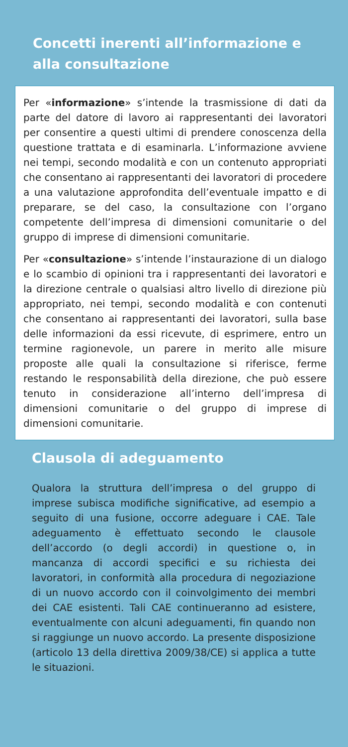Concetti inerenti all’informazione e alla consultazione
Per «informazione» s’intende la trasmissione di dati da parte del datore di lavoro ai rappresentanti dei lavoratori per consentire a questi ultimi di prendere conoscenza della questione trattata e di esaminarla. L’informazione avviene nei tempi, secondo modalità e con un contenuto appropriati che consentano ai rappresentanti dei lavoratori di procedere a una valutazione approfondita dell’eventuale impatto e di preparare, se del caso, la consultazione con l’organo competente dell’impresa di dimensioni comunitarie o del gruppo di imprese di dimensioni comunitarie.
Per «consultazione» s’intende l’instaurazione di un dialogo e lo scambio di opinioni tra i rappresentanti dei lavoratori e la direzione centrale o qualsiasi altro livello di direzione più appropriato, nei tempi, secondo modalità e con contenuti che consentano ai rappresentanti dei lavoratori, sulla base delle informazioni da essi ricevute, di esprimere, entro un termine ragionevole, un parere in merito alle misure proposte alle quali la consultazione si riferisce, ferme restando le responsabilità della direzione, che può essere tenuto in considerazione all’interno dell’impresa di dimensioni comunitarie o del gruppo di imprese di dimensioni comunitarie.
Clausola di adeguamento
Qualora la struttura dell’impresa o del gruppo di imprese subisca modifiche significative, ad esempio a seguito di una fusione, occorre adeguare i CAE. Tale adeguamento è effettuato secondo le clausole dell’accordo (o degli accordi) in questione o, in mancanza di accordi specifici e su richiesta dei lavoratori, in conformità alla procedura di negoziazione di un nuovo accordo con il coinvolgimento dei membri dei CAE esistenti. Tali CAE continueranno ad esistere, eventualmente con alcuni adeguamenti, fin quando non si raggiunge un nuovo accordo. La presente disposizione (articolo 13 della direttiva 2009/38/CE) si applica a tutte le situazioni.